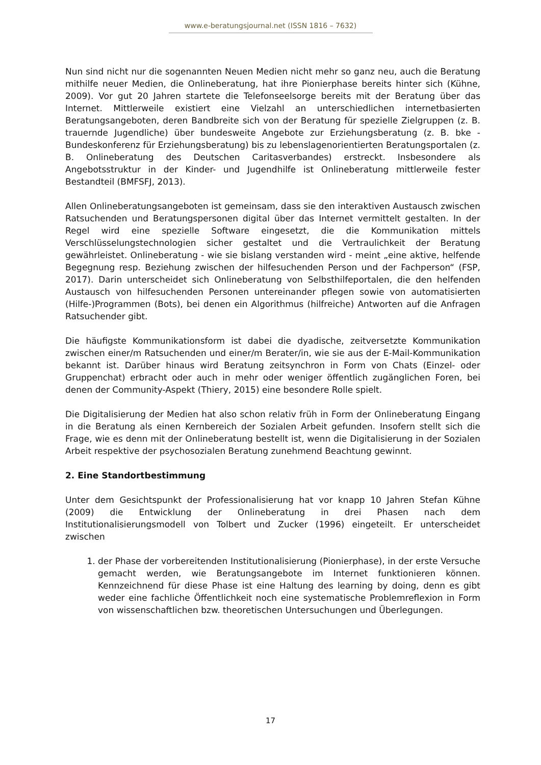www.e-beratungsjournal.net (ISSN 1816 – 7632)
Nun sind nicht nur die sogenannten Neuen Medien nicht mehr so ganz neu, auch die Beratung mithilfe neuer Medien, die Onlineberatung, hat ihre Pionierphase bereits hinter sich (Kühne, 2009). Vor gut 20 Jahren startete die Telefonseelsorge bereits mit der Beratung über das Internet. Mittlerweile existiert eine Vielzahl an unterschiedlichen internetbasierten Beratungsangeboten, deren Bandbreite sich von der Beratung für spezielle Zielgruppen (z. B. trauernde Jugendliche) über bundesweite Angebote zur Erziehungsberatung (z. B. bke - Bundeskonferenz für Erziehungsberatung) bis zu lebenslagenorientierten Beratungsportalen (z. B. Onlineberatung des Deutschen Caritasverbandes) erstreckt. Insbesondere als Angebotsstruktur in der Kinder- und Jugendhilfe ist Onlineberatung mittlerweile fester Bestandteil (BMFSFJ, 2013).
Allen Onlineberatungsangeboten ist gemeinsam, dass sie den interaktiven Austausch zwischen Ratsuchenden und Beratungspersonen digital über das Internet vermittelt gestalten. In der Regel wird eine spezielle Software eingesetzt, die die Kommunikation mittels Verschlüsselungstechnologien sicher gestaltet und die Vertraulichkeit der Beratung gewährleistet. Onlineberatung - wie sie bislang verstanden wird - meint „eine aktive, helfende Begegnung resp. Beziehung zwischen der hilfesuchenden Person und der Fachperson“ (FSP, 2017). Darin unterscheidet sich Onlineberatung von Selbsthilfeportalen, die den helfenden Austausch von hilfesuchenden Personen untereinander pflegen sowie von automatisierten (Hilfe-)Programmen (Bots), bei denen ein Algorithmus (hilfreiche) Antworten auf die Anfragen Ratsuchender gibt.
Die häufigste Kommunikationsform ist dabei die dyadische, zeitversetzte Kommunikation zwischen einer/m Ratsuchenden und einer/m Berater/in, wie sie aus der E-Mail-Kommunikation bekannt ist. Darüber hinaus wird Beratung zeitsynchron in Form von Chats (Einzel- oder Gruppenchat) erbracht oder auch in mehr oder weniger öffentlich zugänglichen Foren, bei denen der Community-Aspekt (Thiery, 2015) eine besondere Rolle spielt.
Die Digitalisierung der Medien hat also schon relativ früh in Form der Onlineberatung Eingang in die Beratung als einen Kernbereich der Sozialen Arbeit gefunden. Insofern stellt sich die Frage, wie es denn mit der Onlineberatung bestellt ist, wenn die Digitalisierung in der Sozialen Arbeit respektive der psychosozialen Beratung zunehmend Beachtung gewinnt.
2. Eine Standortbestimmung
Unter dem Gesichtspunkt der Professionalisierung hat vor knapp 10 Jahren Stefan Kühne (2009) die Entwicklung der Onlineberatung in drei Phasen nach dem Institutionalisierungsmodell von Tolbert und Zucker (1996) eingeteilt. Er unterscheidet zwischen
1. der Phase der vorbereitenden Institutionalisierung (Pionierphase), in der erste Versuche gemacht werden, wie Beratungsangebote im Internet funktionieren können. Kennzeichnend für diese Phase ist eine Haltung des learning by doing, denn es gibt weder eine fachliche Öffentlichkeit noch eine systematische Problemreflexion in Form von wissenschaftlichen bzw. theoretischen Untersuchungen und Überlegungen.
17